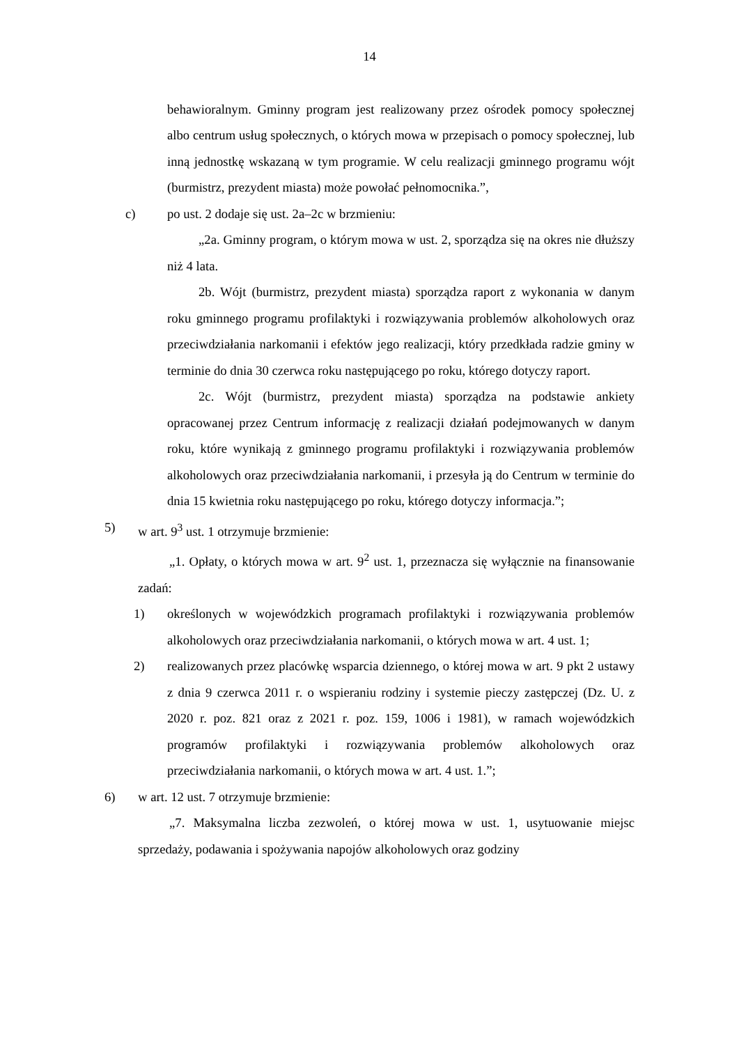14
behawioralnym. Gminny program jest realizowany przez ośrodek pomocy społecznej albo centrum usług społecznych, o których mowa w przepisach o pomocy społecznej, lub inną jednostkę wskazaną w tym programie. W celu realizacji gminnego programu wójt (burmistrz, prezydent miasta) może powołać pełnomocnika.”,
c) po ust. 2 dodaje się ust. 2a–2c w brzmieniu:
„2a. Gminny program, o którym mowa w ust. 2, sporządza się na okres nie dłuższy niż 4 lata.
2b. Wójt (burmistrz, prezydent miasta) sporządza raport z wykonania w danym roku gminnego programu profilaktyki i rozwiązywania problemów alkoholowych oraz przeciwdziałania narkomanii i efektów jego realizacji, który przedkłada radzie gminy w terminie do dnia 30 czerwca roku następującego po roku, którego dotyczy raport.
2c. Wójt (burmistrz, prezydent miasta) sporządza na podstawie ankiety opracowanej przez Centrum informację z realizacji działań podejmowanych w danym roku, które wynikają z gminnego programu profilaktyki i rozwiązywania problemów alkoholowych oraz przeciwdziałania narkomanii, i przesyła ją do Centrum w terminie do dnia 15 kwietnia roku następującego po roku, którego dotyczy informacja.”;
5) w art. 9<sup>3</sup> ust. 1 otrzymuje brzmienie:
„1. Opłaty, o których mowa w art. 9<sup>2</sup> ust. 1, przeznacza się wyłącznie na finansowanie zadań:
1) określonych w wojewódzkich programach profilaktyki i rozwiązywania problemów alkoholowych oraz przeciwdziałania narkomanii, o których mowa w art. 4 ust. 1;
2) realizowanych przez placówkę wsparcia dziennego, o której mowa w art. 9 pkt 2 ustawy z dnia 9 czerwca 2011 r. o wspieraniu rodziny i systemie pieczy zastępczej (Dz. U. z 2020 r. poz. 821 oraz z 2021 r. poz. 159, 1006 i 1981), w ramach wojewódzkich programów profilaktyki i rozwiązywania problemów alkoholowych oraz przeciwdziałania narkomanii, o których mowa w art. 4 ust. 1.”;
6) w art. 12 ust. 7 otrzymuje brzmienie:
„7. Maksymalna liczba zezwoleń, o której mowa w ust. 1, usytuowanie miejsc sprzedaży, podawania i spożywania napojów alkoholowych oraz godziny